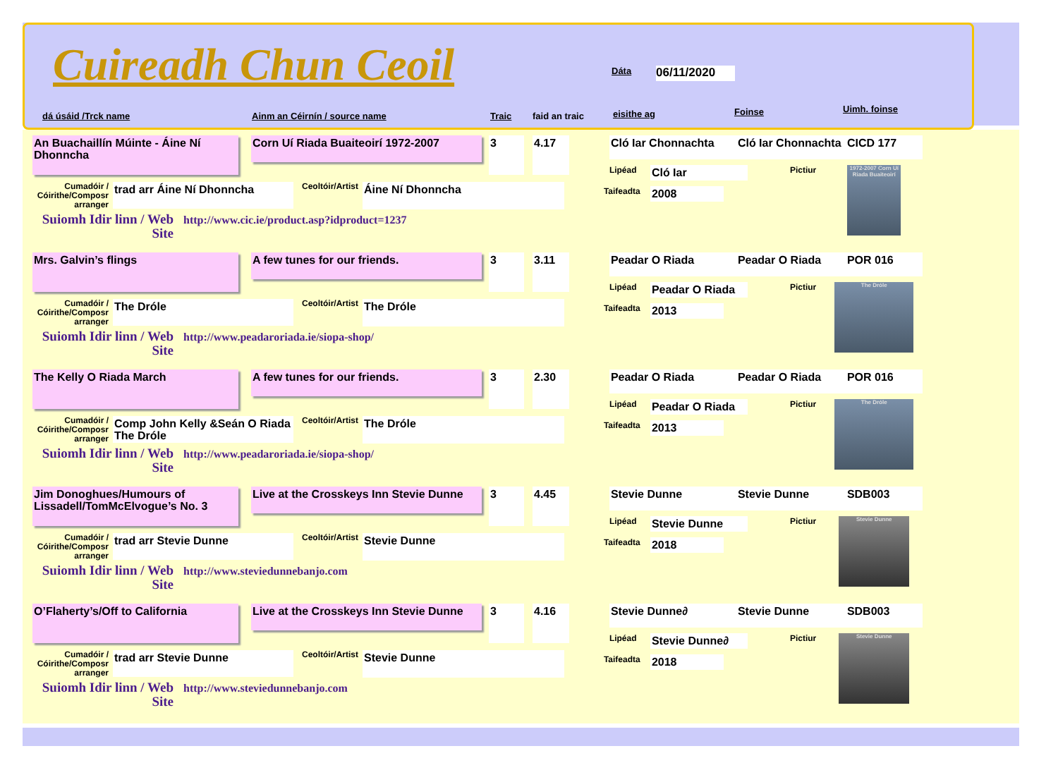Cuireadh Chun Ceoil Dáta 06/11/2020
dá úsáid /Trck name Ainm an Céirnín / source name Traic faid an traic eisithe ag Foinse Uimh. foinse
An Buachaillín Múinte - Áine Ní Dhonncha
Corn Uí Riada Buaiteoirí 1972-2007
3 4.17
Cumadóir / Cóirithe/Composr arranger
trad arr Áine Ní Dhonncha
Ceoltóir/Artist
Áine Ní Dhonncha
Suiomh Idir linn / Web Site
http://www.cic.ie/product.asp?idproduct=1237
Cló Iar Chonnachta Cló Iar Chonnachta CICD 177
Lipéad
Cló Iar
Pictiur
1972-2007 Corn Uí Riada Buaiteoirí
Taifeadta
2008
Mrs. Galvin’s flings
A few tunes for our friends.
3 3.11
Cumadóir / Cóirithe/Composr arranger
The Dróle
Ceoltóir/Artist
The Dróle
Suiomh Idir linn / Web Site
http://www.peadaroriada.ie/siopa-shop/
Peadar O Riada Peadar O Riada POR 016
Lipéad
Peadar O Riada
Pictiur
The Dróle
Taifeadta
2013
The Kelly O Riada March
A few tunes for our friends.
3 2.30
Cumadóir / Cóirithe/Composr arranger
Comp John Kelly &Seán O Riada The Dróle
Ceoltóir/Artist
The Dróle
Suiomh Idir linn / Web Site
http://www.peadaroriada.ie/siopa-shop/
Peadar O Riada Peadar O Riada POR 016
Lipéad
Peadar O Riada
Pictiur
The Dróle
Taifeadta
2013
Jim Donoghues/Humours of Lissadell/TomMcElvogue’s No. 3
Live at the Crosskeys Inn Stevie Dunne
3 4.45
Cumadóir / Cóirithe/Composr arranger
trad arr Stevie Dunne
Ceoltóir/Artist
Stevie Dunne
Suiomh Idir linn / Web Site
http://www.steviedunnebanjo.com
Stevie Dunne Stevie Dunne SDB003
Lipéad
Stevie Dunne
Pictiur
Stevie Dunne
Taifeadta
2018
O’Flaherty’s/Off to California
Live at the Crosskeys Inn Stevie Dunne
3 4.16
Cumadóir / Cóirithe/Composr arranger
trad arr Stevie Dunne
Ceoltóir/Artist
Stevie Dunne
Suiomh Idir linn / Web Site
http://www.steviedunnebanjo.com
Stevie Dunne∂ Stevie Dunne SDB003
Lipéad
Stevie Dunne∂
Pictiur
Stevie Dunne
Taifeadta
2018